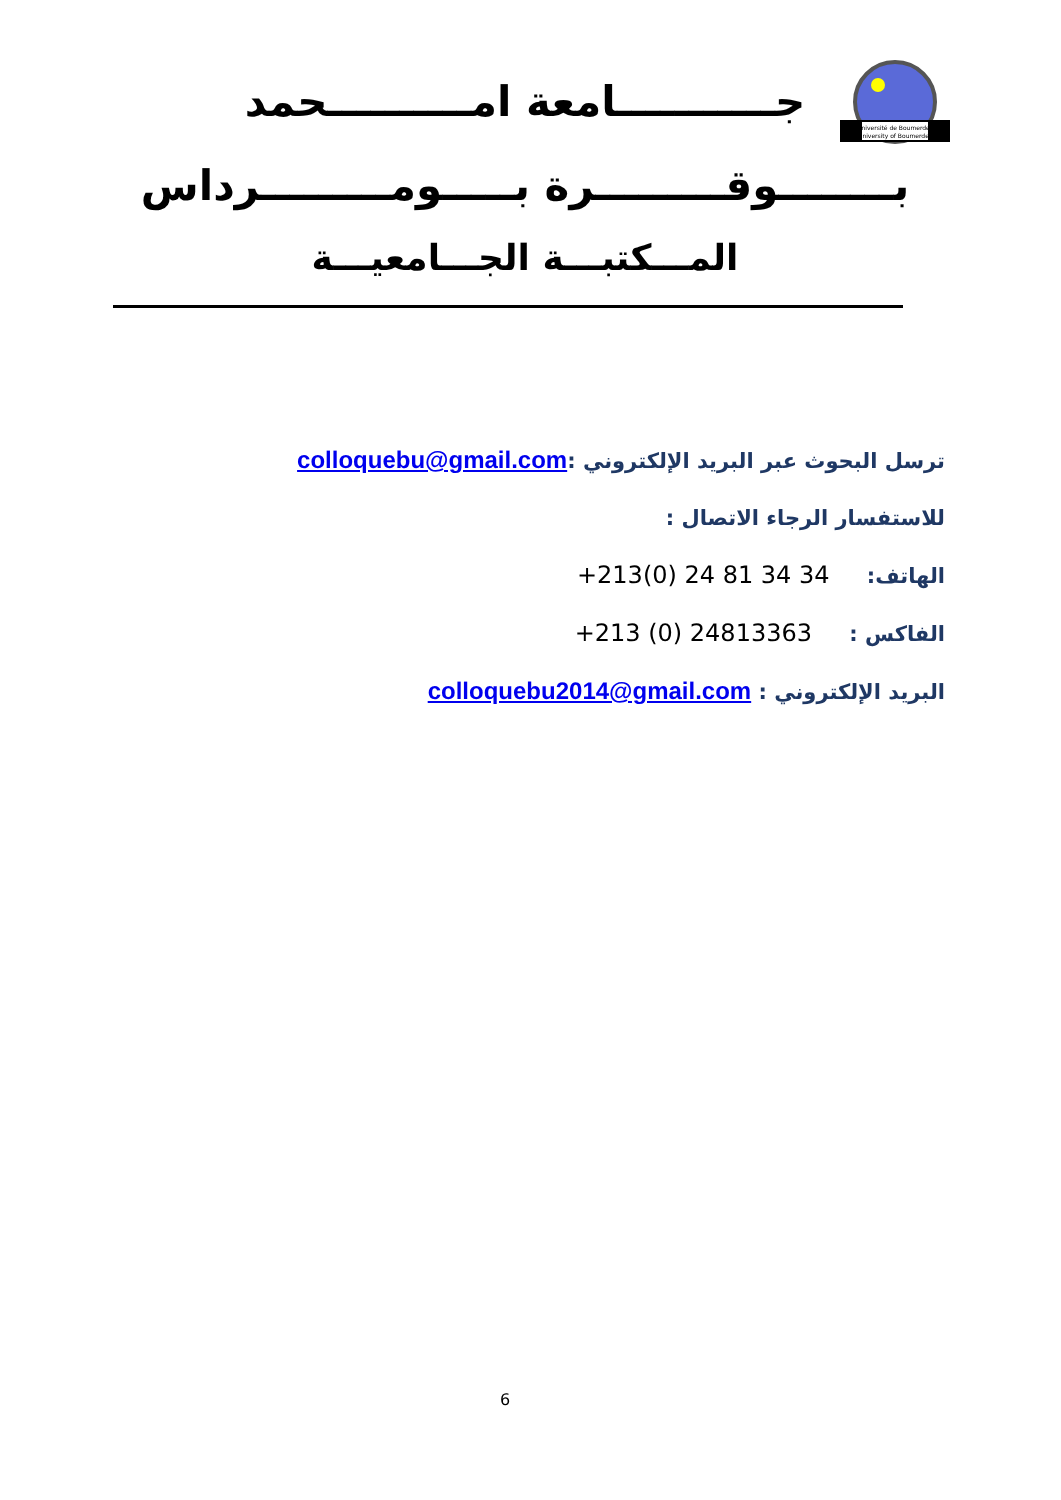Université de Boumerdes
University of Boumerdes
جـــــــــــامعة امــــــــــحمد
بــــــــوقـــــــــرة بـــــومـــــــــرداس
المـــكتبـــة الجـــامعيـــة
ترسل البحوث عبر البريد الإلكتروني :colloquebu@gmail.com
للاستفسار الرجاء الاتصال :
الهاتف: +213(0) 24 81 34 34
الفاكس : +213 (0) 24813363
البريد الإلكتروني : colloquebu2014@gmail.com
6